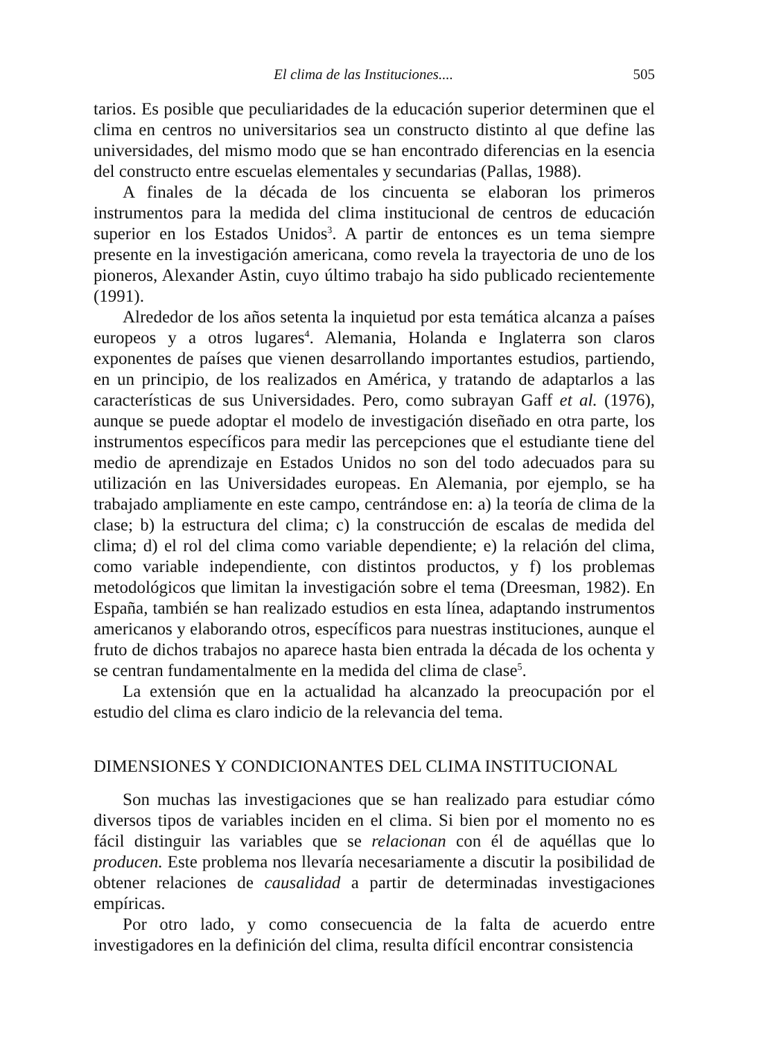El clima de las Instituciones.... 505
tarios. Es posible que peculiaridades de la educación superior determinen que el clima en centros no universitarios sea un constructo distinto al que define las universidades, del mismo modo que se han encontrado diferencias en la esencia del constructo entre escuelas elementales y secundarias (Pallas, 1988).
A finales de la década de los cincuenta se elaboran los primeros instrumentos para la medida del clima institucional de centros de educación superior en los Estados Unidos<sup>3</sup>. A partir de entonces es un tema siempre presente en la investigación americana, como revela la trayectoria de uno de los pioneros, Alexander Astin, cuyo último trabajo ha sido publicado recientemente (1991).
Alrededor de los años setenta la inquietud por esta temática alcanza a países europeos y a otros lugares<sup>4</sup>. Alemania, Holanda e Inglaterra son claros exponentes de países que vienen desarrollando importantes estudios, partiendo, en un principio, de los realizados en América, y tratando de adaptarlos a las características de sus Universidades. Pero, como subrayan Gaff et al. (1976), aunque se puede adoptar el modelo de investigación diseñado en otra parte, los instrumentos específicos para medir las percepciones que el estudiante tiene del medio de aprendizaje en Estados Unidos no son del todo adecuados para su utilización en las Universidades europeas. En Alemania, por ejemplo, se ha trabajado ampliamente en este campo, centrándose en: a) la teoría de clima de la clase; b) la estructura del clima; c) la construcción de escalas de medida del clima; d) el rol del clima como variable dependiente; e) la relación del clima, como variable independiente, con distintos productos, y f) los problemas metodológicos que limitan la investigación sobre el tema (Dreesman, 1982). En España, también se han realizado estudios en esta línea, adaptando instrumentos americanos y elaborando otros, específicos para nuestras instituciones, aunque el fruto de dichos trabajos no aparece hasta bien entrada la década de los ochenta y se centran fundamentalmente en la medida del clima de clase<sup>5</sup>.
La extensión que en la actualidad ha alcanzado la preocupación por el estudio del clima es claro indicio de la relevancia del tema.
DIMENSIONES Y CONDICIONANTES DEL CLIMA INSTITUCIONAL
Son muchas las investigaciones que se han realizado para estudiar cómo diversos tipos de variables inciden en el clima. Si bien por el momento no es fácil distinguir las variables que se relacionan con él de aquéllas que lo producen. Este problema nos llevaría necesariamente a discutir la posibilidad de obtener relaciones de causalidad a partir de determinadas investigaciones empíricas.
Por otro lado, y como consecuencia de la falta de acuerdo entre investigadores en la definición del clima, resulta difícil encontrar consistencia